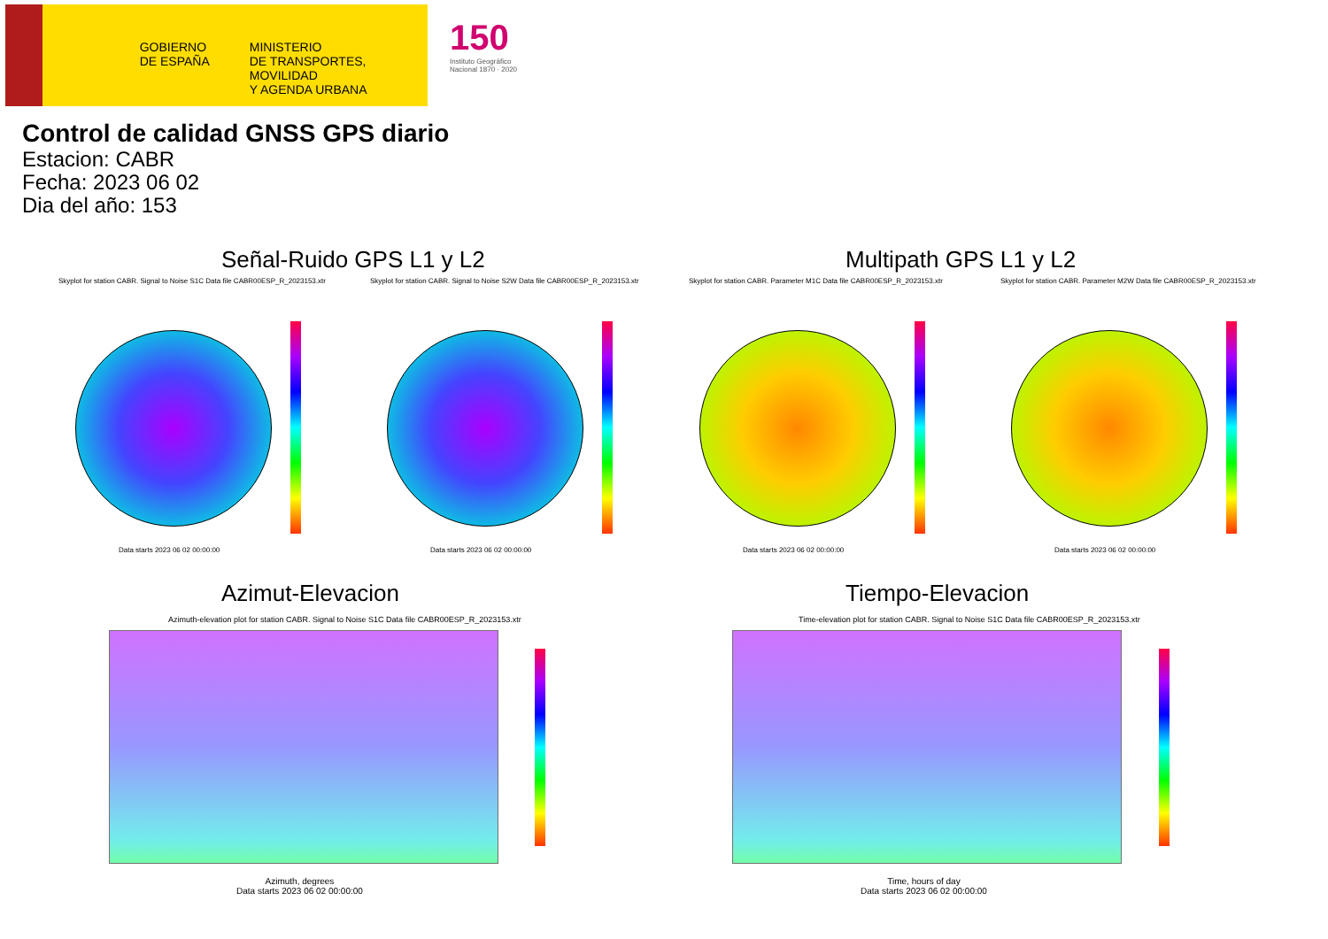GOBIERNO
DE ESPAÑA
MINISTERIO
DE TRANSPORTES, MOVILIDAD
Y AGENDA URBANA
150
Instituto Geográfico
Nacional 1870 · 2020
Control de calidad GNSS GPS diario
Estacion: CABR
Fecha: 2023 06 02
Dia del año: 153
Señal-Ruido GPS L1 y L2 Multipath GPS L1 y L2
Skyplot for station CABR. Signal to Noise S1C Data file CABR00ESP_R_2023153.xtr
Skyplot for station CABR. Signal to Noise S2W Data file CABR00ESP_R_2023153.xtr
Skyplot for station CABR. Parameter M1C Data file CABR00ESP_R_2023153.xtr
Skyplot for station CABR. Parameter M2W Data file CABR00ESP_R_2023153.xtr
Data starts 2023 06 02 00:00:00
Data starts 2023 06 02 00:00:00
Data starts 2023 06 02 00:00:00
Data starts 2023 06 02 00:00:00
Azimut-Elevacion Tiempo-Elevacion
Azimuth-elevation plot for station CABR. Signal to Noise S1C Data file CABR00ESP_R_2023153.xtr
Time-elevation plot for station CABR. Signal to Noise S1C Data file CABR00ESP_R_2023153.xtr
Azimuth, degrees
Data starts 2023 06 02 00:00:00
Time, hours of day
Data starts 2023 06 02 00:00:00